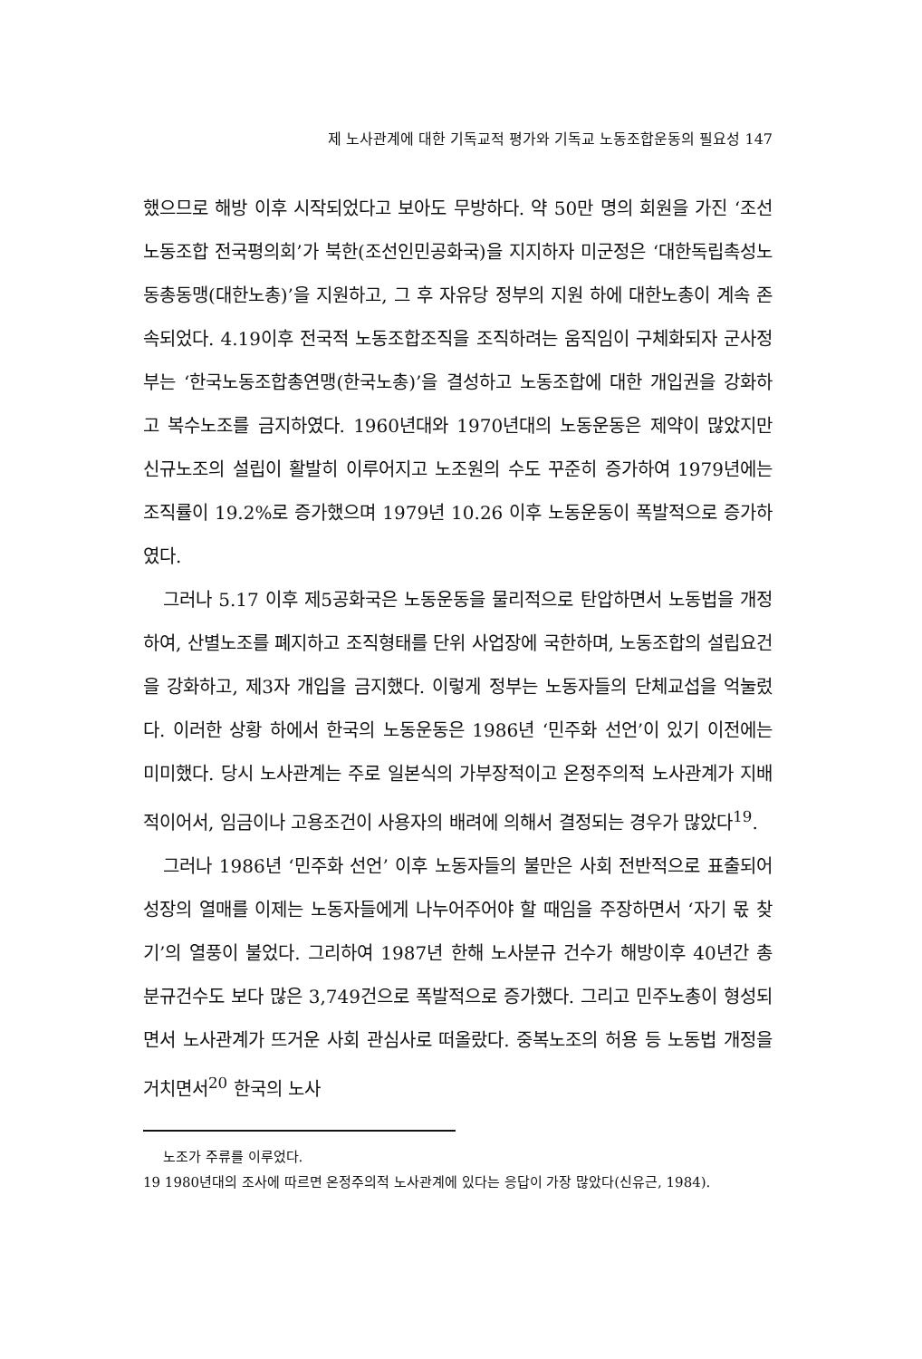제 노사관계에 대한 기독교적 평가와 기독교 노동조합운동의 필요성 147
했으므로 해방 이후 시작되었다고 보아도 무방하다. 약 50만 명의 회원을 가진 ‘조선노동조합 전국평의회’가 북한(조선인민공화국)을 지지하자 미군정은 ‘대한독립촉성노동총동맹(대한노총)’을 지원하고, 그 후 자유당 정부의 지원 하에 대한노총이 계속 존속되었다. 4.19이후 전국적 노동조합조직을 조직하려는 움직임이 구체화되자 군사정부는 ‘한국노동조합총연맹(한국노총)’을 결성하고 노동조합에 대한 개입권을 강화하고 복수노조를 금지하였다. 1960년대와 1970년대의 노동운동은 제약이 많았지만 신규노조의 설립이 활발히 이루어지고 노조원의 수도 꾸준히 증가하여 1979년에는 조직률이 19.2%로 증가했으며 1979년 10.26 이후 노동운동이 폭발적으로 증가하였다.
그러나 5.17 이후 제5공화국은 노동운동을 물리적으로 탄압하면서 노동법을 개정하여, 산별노조를 폐지하고 조직형태를 단위 사업장에 국한하며, 노동조합의 설립요건을 강화하고, 제3자 개입을 금지했다. 이렇게 정부는 노동자들의 단체교섭을 억눌렀다. 이러한 상황 하에서 한국의 노동운동은 1986년 ‘민주화 선언’이 있기 이전에는 미미했다. 당시 노사관계는 주로 일본식의 가부장적이고 온정주의적 노사관계가 지배적이어서, 임금이나 고용조건이 사용자의 배려에 의해서 결정되는 경우가 많았다<sup>19</sup>.
그러나 1986년 ‘민주화 선언’ 이후 노동자들의 불만은 사회 전반적으로 표출되어 성장의 열매를 이제는 노동자들에게 나누어주어야 할 때임을 주장하면서 ‘자기 몫 찾기’의 열풍이 불었다. 그리하여 1987년 한해 노사분규 건수가 해방이후 40년간 총 분규건수도 보다 많은 3,749건으로 폭발적으로 증가했다. 그리고 민주노총이 형성되면서 노사관계가 뜨거운 사회 관심사로 떠올랐다. 중복노조의 허용 등 노동법 개정을 거치면서<sup>20</sup> 한국의 노사
노조가 주류를 이루었다.
19 1980년대의 조사에 따르면 온정주의적 노사관계에 있다는 응답이 가장 많았다(신유근, 1984).